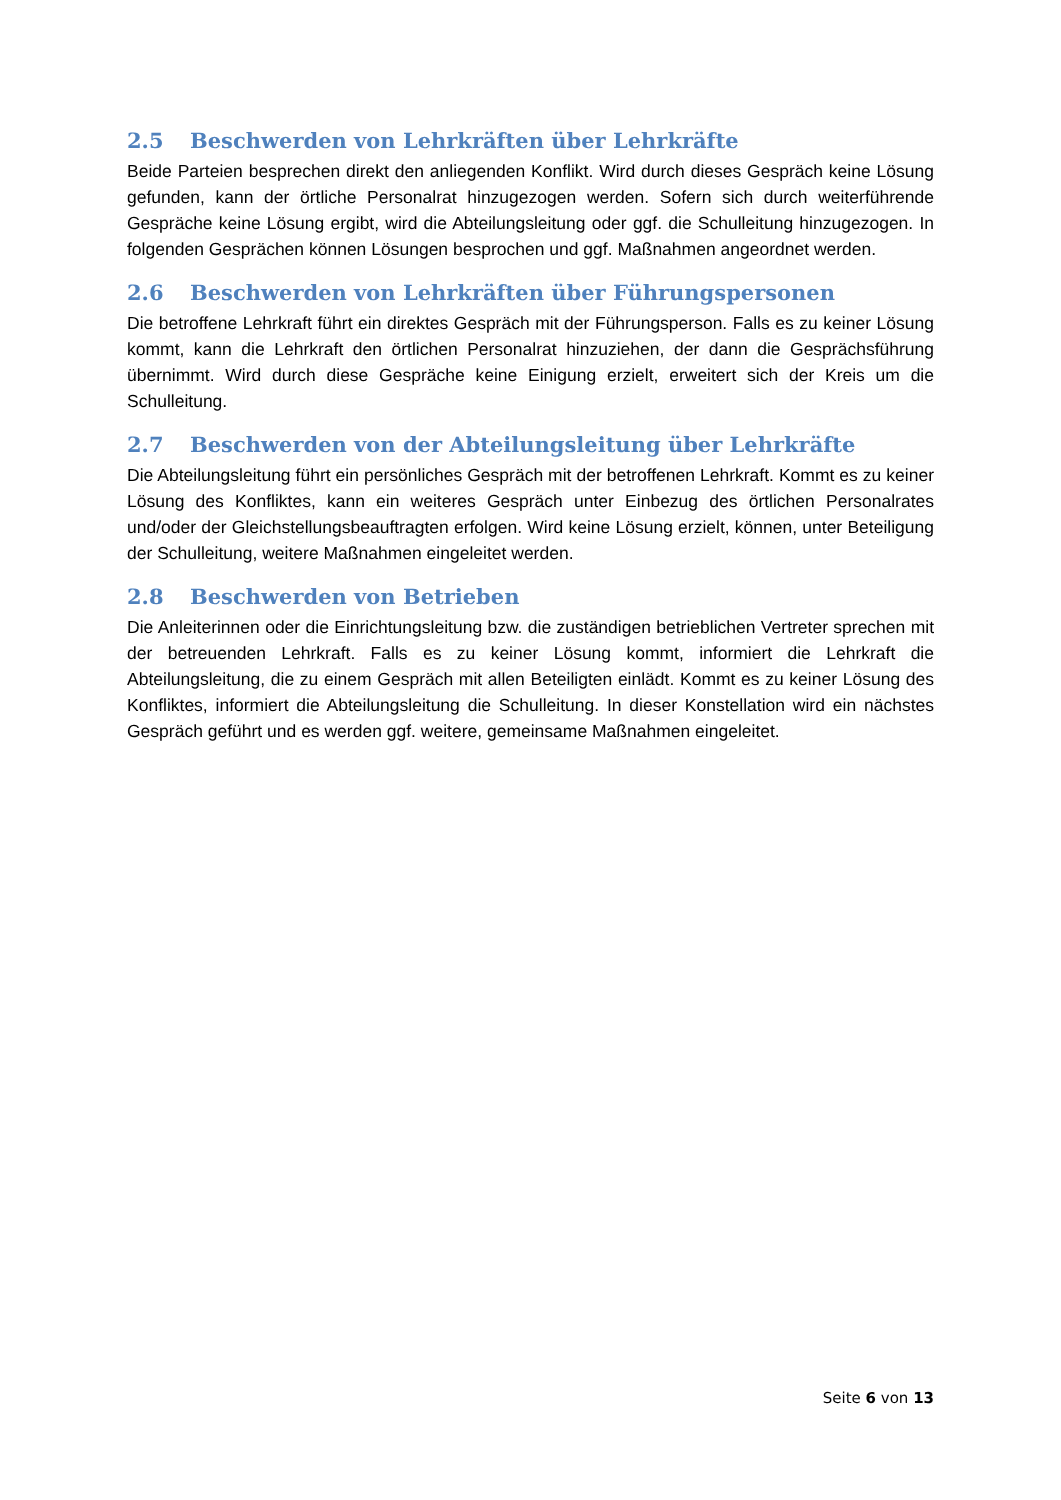2.5 Beschwerden von Lehrkräften über Lehrkräfte
Beide Parteien besprechen direkt den anliegenden Konflikt. Wird durch dieses Gespräch keine Lösung gefunden, kann der örtliche Personalrat hinzugezogen werden. Sofern sich durch weiterführende Gespräche keine Lösung ergibt, wird die Abteilungsleitung oder ggf. die Schulleitung hinzugezogen. In folgenden Gesprächen können Lösungen besprochen und ggf. Maßnahmen angeordnet werden.
2.6 Beschwerden von Lehrkräften über Führungspersonen
Die betroffene Lehrkraft führt ein direktes Gespräch mit der Führungsperson. Falls es zu keiner Lösung kommt, kann die Lehrkraft den örtlichen Personalrat hinzuziehen, der dann die Gesprächsführung übernimmt. Wird durch diese Gespräche keine Einigung erzielt, erweitert sich der Kreis um die Schulleitung.
2.7 Beschwerden von der Abteilungsleitung über Lehrkräfte
Die Abteilungsleitung führt ein persönliches Gespräch mit der betroffenen Lehrkraft. Kommt es zu keiner Lösung des Konfliktes, kann ein weiteres Gespräch unter Einbezug des örtlichen Personalrates und/oder der Gleichstellungsbeauftragten erfolgen. Wird keine Lösung erzielt, können, unter Beteiligung der Schulleitung, weitere Maßnahmen eingeleitet werden.
2.8 Beschwerden von Betrieben
Die Anleiterinnen oder die Einrichtungsleitung bzw. die zuständigen betrieblichen Vertreter sprechen mit der betreuenden Lehrkraft. Falls es zu keiner Lösung kommt, informiert die Lehrkraft die Abteilungsleitung, die zu einem Gespräch mit allen Beteiligten einlädt. Kommt es zu keiner Lösung des Konfliktes, informiert die Abteilungsleitung die Schulleitung. In dieser Konstellation wird ein nächstes Gespräch geführt und es werden ggf. weitere, gemeinsame Maßnahmen eingeleitet.
Seite 6 von 13